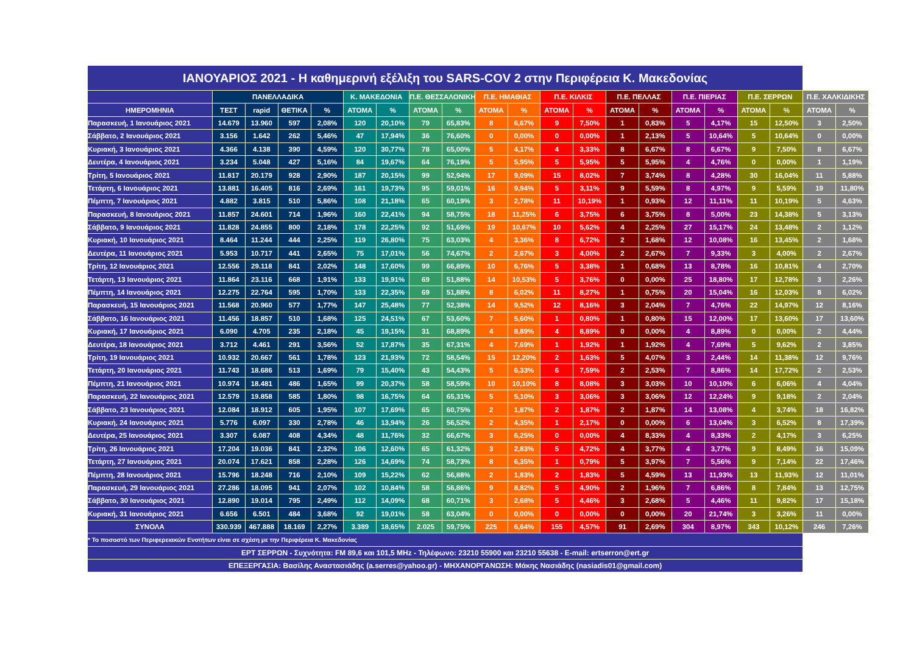| ΙΑΝΟΥΑΡΙΟΣ 2021 - Η καθημερινή εξέλιξη του SARS-COV 2 στην Περιφέρεια Κ. Μακεδονίας | | | | | | | | | | | | | | | | | | | | |
| | ΠΑΝΕΛΛΑΔΙΚΑ | | | | Κ. ΜΑΚΕΔΟΝΙΑ | | Π.Ε. ΘΕΣΣΑΛΟΝΙΚΗΣ | | Π.Ε. ΗΜΑΘΙΑΣ | | Π.Ε. ΚΙΛΚΙΣ | | Π.Ε. ΠΕΛΛΑΣ | | Π.Ε. ΠΙΕΡΙΑΣ | | Π.Ε. ΣΕΡΡΩΝ | | Π.Ε. ΧΑΛΚΙΔΙΚΗΣ | |
| ΗΜΕΡΟΜΗΝΙΑ | ΤΕΣΤ | rapid | ΘΕΤΙΚΑ | % | ΑΤΟΜΑ | % | ΑΤΟΜΑ | % | ΑΤΟΜΑ | % | ΑΤΟΜΑ | % | ΑΤΟΜΑ | % | ΑΤΟΜΑ | % | ΑΤΟΜΑ | % | ΑΤΟΜΑ | % |
| Παρασκευή, 1 Ιανουάριος 2021 | 14.679 | 13.960 | 597 | 2,08% | 120 | 20,10% | 79 | 65,83% | 8 | 6,67% | 9 | 7,50% | 1 | 0,83% | 5 | 4,17% | 15 | 12,50% | 3 | 2,50% |
| Σάββατο, 2 Ιανουάριος 2021 | 3.156 | 1.642 | 262 | 5,46% | 47 | 17,94% | 36 | 76,60% | 0 | 0,00% | 0 | 0,00% | 1 | 2,13% | 5 | 10,64% | 5 | 10,64% | 0 | 0,00% |
| Κυριακή, 3 Ιανουάριος 2021 | 4.366 | 4.138 | 390 | 4,59% | 120 | 30,77% | 78 | 65,00% | 5 | 4,17% | 4 | 3,33% | 8 | 6,67% | 8 | 6,67% | 9 | 7,50% | 8 | 6,67% |
| Δευτέρα, 4 Ιανουάριος 2021 | 3.234 | 5.048 | 427 | 5,16% | 84 | 19,67% | 64 | 76,19% | 5 | 5,95% | 5 | 5,95% | 5 | 5,95% | 4 | 4,76% | 0 | 0,00% | 1 | 1,19% |
| Τρίτη, 5 Ιανουάριος 2021 | 11.817 | 20.179 | 928 | 2,90% | 187 | 20,15% | 99 | 52,94% | 17 | 9,09% | 15 | 8,02% | 7 | 3,74% | 8 | 4,28% | 30 | 16,04% | 11 | 5,88% |
| Τετάρτη, 6 Ιανουάριος 2021 | 13.881 | 16.405 | 816 | 2,69% | 161 | 19,73% | 95 | 59,01% | 16 | 9,94% | 5 | 3,11% | 9 | 5,59% | 8 | 4,97% | 9 | 5,59% | 19 | 11,80% |
| Πέμπτη, 7 Ιανουάριος 2021 | 4.882 | 3.815 | 510 | 5,86% | 108 | 21,18% | 65 | 60,19% | 3 | 2,78% | 11 | 10,19% | 1 | 0,93% | 12 | 11,11% | 11 | 10,19% | 5 | 4,63% |
| Παρασκευή, 8 Ιανουάριος 2021 | 11.857 | 24.601 | 714 | 1,96% | 160 | 22,41% | 94 | 58,75% | 18 | 11,25% | 6 | 3,75% | 6 | 3,75% | 8 | 5,00% | 23 | 14,38% | 5 | 3,13% |
| Σάββατο, 9 Ιανουάριος 2021 | 11.828 | 24.855 | 800 | 2,18% | 178 | 22,25% | 92 | 51,69% | 19 | 10,67% | 10 | 5,62% | 4 | 2,25% | 27 | 15,17% | 24 | 13,48% | 2 | 1,12% |
| Κυριακή, 10 Ιανουάριος 2021 | 8.464 | 11.244 | 444 | 2,25% | 119 | 26,80% | 75 | 63,03% | 4 | 3,36% | 8 | 6,72% | 2 | 1,68% | 12 | 10,08% | 16 | 13,45% | 2 | 1,68% |
| Δευτέρα, 11 Ιανουάριος 2021 | 5.953 | 10.717 | 441 | 2,65% | 75 | 17,01% | 56 | 74,67% | 2 | 2,67% | 3 | 4,00% | 2 | 2,67% | 7 | 9,33% | 3 | 4,00% | 2 | 2,67% |
| Τρίτη, 12 Ιανουάριος 2021 | 12.556 | 29.118 | 841 | 2,02% | 148 | 17,60% | 99 | 66,89% | 10 | 6,76% | 5 | 3,38% | 1 | 0,68% | 13 | 8,78% | 16 | 10,81% | 4 | 2,70% |
| Τετάρτη, 13 Ιανουάριος 2021 | 11.864 | 23.116 | 668 | 1,91% | 133 | 19,91% | 69 | 51,88% | 14 | 10,53% | 5 | 3,76% | 0 | 0,00% | 25 | 18,80% | 17 | 12,78% | 3 | 2,26% |
| Πέμπτη, 14 Ιανουάριος 2021 | 12.275 | 22.764 | 595 | 1,70% | 133 | 22,35% | 69 | 51,88% | 8 | 6,02% | 11 | 8,27% | 1 | 0,75% | 20 | 15,04% | 16 | 12,03% | 8 | 6,02% |
| Παρασκευή, 15 Ιανουάριος 2021 | 11.568 | 20.960 | 577 | 1,77% | 147 | 25,48% | 77 | 52,38% | 14 | 9,52% | 12 | 8,16% | 3 | 2,04% | 7 | 4,76% | 22 | 14,97% | 12 | 8,16% |
| Σάββατο, 16 Ιανουάριος 2021 | 11.456 | 18.857 | 510 | 1,68% | 125 | 24,51% | 67 | 53,60% | 7 | 5,60% | 1 | 0,80% | 1 | 0,80% | 15 | 12,00% | 17 | 13,60% | 17 | 13,60% |
| Κυριακή, 17 Ιανουάριος 2021 | 6.090 | 4.705 | 235 | 2,18% | 45 | 19,15% | 31 | 68,89% | 4 | 8,89% | 4 | 8,89% | 0 | 0,00% | 4 | 8,89% | 0 | 0,00% | 2 | 4,44% |
| Δευτέρα, 18 Ιανουάριος 2021 | 3.712 | 4.461 | 291 | 3,56% | 52 | 17,87% | 35 | 67,31% | 4 | 7,69% | 1 | 1,92% | 1 | 1,92% | 4 | 7,69% | 5 | 9,62% | 2 | 3,85% |
| Τρίτη, 19 Ιανουάριος 2021 | 10.932 | 20.667 | 561 | 1,78% | 123 | 21,93% | 72 | 58,54% | 15 | 12,20% | 2 | 1,63% | 5 | 4,07% | 3 | 2,44% | 14 | 11,38% | 12 | 9,76% |
| Τετάρτη, 20 Ιανουάριος 2021 | 11.743 | 18.686 | 513 | 1,69% | 79 | 15,40% | 43 | 54,43% | 5 | 6,33% | 6 | 7,59% | 2 | 2,53% | 7 | 8,86% | 14 | 17,72% | 2 | 2,53% |
| Πέμπτη, 21 Ιανουάριος 2021 | 10.974 | 18.481 | 486 | 1,65% | 99 | 20,37% | 58 | 58,59% | 10 | 10,10% | 8 | 8,08% | 3 | 3,03% | 10 | 10,10% | 6 | 6,06% | 4 | 4,04% |
| Παρασκευή, 22 Ιανουάριος 2021 | 12.579 | 19.858 | 585 | 1,80% | 98 | 16,75% | 64 | 65,31% | 5 | 5,10% | 3 | 3,06% | 3 | 3,06% | 12 | 12,24% | 9 | 9,18% | 2 | 2,04% |
| Σάββατο, 23 Ιανουάριος 2021 | 12.084 | 18.912 | 605 | 1,95% | 107 | 17,69% | 65 | 60,75% | 2 | 1,87% | 2 | 1,87% | 2 | 1,87% | 14 | 13,08% | 4 | 3,74% | 18 | 16,82% |
| Κυριακή, 24 Ιανουάριος 2021 | 5.776 | 6.097 | 330 | 2,78% | 46 | 13,94% | 26 | 56,52% | 2 | 4,35% | 1 | 2,17% | 0 | 0,00% | 6 | 13,04% | 3 | 6,52% | 8 | 17,39% |
| Δευτέρα, 25 Ιανουάριος 2021 | 3.307 | 6.087 | 408 | 4,34% | 48 | 11,76% | 32 | 66,67% | 3 | 6,25% | 0 | 0,00% | 4 | 8,33% | 4 | 8,33% | 2 | 4,17% | 3 | 6,25% |
| Τρίτη, 26 Ιανουάριος 2021 | 17.204 | 19.036 | 841 | 2,32% | 106 | 12,60% | 65 | 61,32% | 3 | 2,83% | 5 | 4,72% | 4 | 3,77% | 4 | 3,77% | 9 | 8,49% | 16 | 15,09% |
| Τετάρτη, 27 Ιανουάριος 2021 | 20.074 | 17.621 | 858 | 2,28% | 126 | 14,69% | 74 | 58,73% | 8 | 6,35% | 1 | 0,79% | 5 | 3,97% | 7 | 5,56% | 9 | 7,14% | 22 | 17,46% |
| Πέμπτη, 28 Ιανουάριος 2021 | 15.796 | 18.248 | 716 | 2,10% | 109 | 15,22% | 62 | 56,88% | 2 | 1,83% | 2 | 1,83% | 5 | 4,59% | 13 | 11,93% | 13 | 11,93% | 12 | 11,01% |
| Παρασκευή, 29 Ιανουάριος 2021 | 27.286 | 18.095 | 941 | 2,07% | 102 | 10,84% | 58 | 56,86% | 9 | 8,82% | 5 | 4,90% | 2 | 1,96% | 7 | 6,86% | 8 | 7,84% | 13 | 12,75% |
| Σάββατο, 30 Ιανουάριος 2021 | 12.890 | 19.014 | 795 | 2,49% | 112 | 14,09% | 68 | 60,71% | 3 | 2,68% | 5 | 4,46% | 3 | 2,68% | 5 | 4,46% | 11 | 9,82% | 17 | 15,18% |
| Κυριακή, 31 Ιανουάριος 2021 | 6.656 | 6.501 | 484 | 3,68% | 92 | 19,01% | 58 | 63,04% | 0 | 0,00% | 0 | 0,00% | 0 | 0,00% | 20 | 21,74% | 3 | 3,26% | 11 | 0,00% |
| ΣΥΝΟΛΑ | 330.939 | 467.888 | 18.169 | 2,27% | 3.389 | 18,65% | 2.025 | 59,75% | 225 | 6,64% | 155 | 4,57% | 91 | 2,69% | 304 | 8,97% | 343 | 10,12% | 246 | 7,26% |
| * Το ποσοστό των Περιφερειακών Ενοτήτων είναι σε σχέση με την Περιφέρεια Κ. Μακεδονίας | | | | | | | | | | | | | | | | | | | | |
| ΕΡΤ ΣΕΡΡΩΝ - Συχνότητα: FM 89,6 και 101,5 MHz - Τηλέφωνο: 23210 55900 και 23210 55638 - E-mail: ertserron@ert.gr | | | | | | | | | | | | | | | | | | | | |
| ΕΠΕΞΕΡΓΑΣΙΑ: Βασίλης Αναστασιάδης (a.serres@yahoo.gr) - ΜΗΧΑΝΟΡΓΑΝΩΣΗ: Μάκης Νασιάδης (nasiadis01@gmail.com) | | | | | | | | | | | | | | | | | | | | |